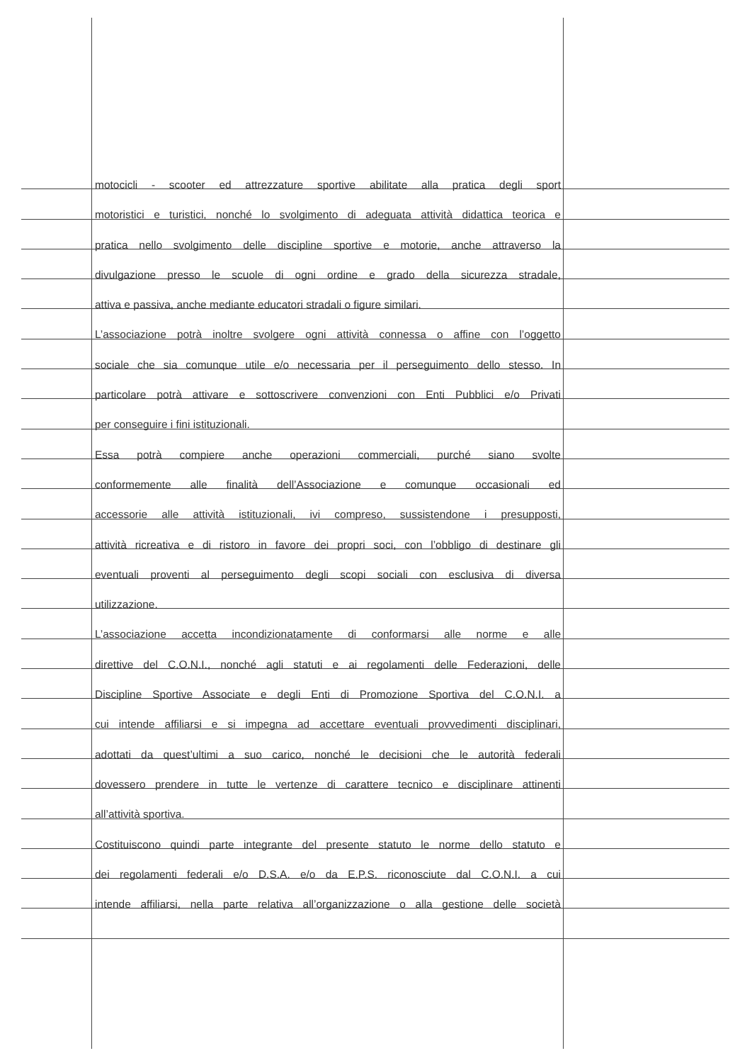motocicli - scooter ed attrezzature sportive abilitate alla pratica degli sport
motoristici e turistici, nonché lo svolgimento di adeguata attività didattica teorica e
pratica nello svolgimento delle discipline sportive e motorie, anche attraverso la
divulgazione presso le scuole di ogni ordine e grado della sicurezza stradale,
attiva e passiva, anche mediante educatori stradali o figure similari.
L’associazione potrà inoltre svolgere ogni attività connessa o affine con l’oggetto
sociale che sia comunque utile e/o necessaria per il perseguimento dello stesso. In
particolare potrà attivare e sottoscrivere convenzioni con Enti Pubblici e/o Privati
per conseguire i fini istituzionali.
Essa potrà compiere anche operazioni commerciali, purché siano svolte
conformemente alle finalità dell’Associazione e comunque occasionali ed
accessorie alle attività istituzionali, ivi compreso, sussistendone i presupposti,
attività ricreativa e di ristoro in favore dei propri soci, con l’obbligo di destinare gli
eventuali proventi al perseguimento degli scopi sociali con esclusiva di diversa
utilizzazione.
L’associazione accetta incondizionatamente di conformarsi alle norme e alle
direttive del C.O.N.I., nonché agli statuti e ai regolamenti delle Federazioni, delle
Discipline Sportive Associate e degli Enti di Promozione Sportiva del C.O.N.I. a
cui intende affiliarsi e si impegna ad accettare eventuali provvedimenti disciplinari,
adottati da quest’ultimi a suo carico, nonché le decisioni che le autorità federali
dovessero prendere in tutte le vertenze di carattere tecnico e disciplinare attinenti
all’attività sportiva.
Costituiscono quindi parte integrante del presente statuto le norme dello statuto e
dei regolamenti federali e/o D.S.A. e/o da E.P.S. riconosciute dal C.O.N.I. a cui
intende affiliarsi, nella parte relativa all’organizzazione o alla gestione delle società